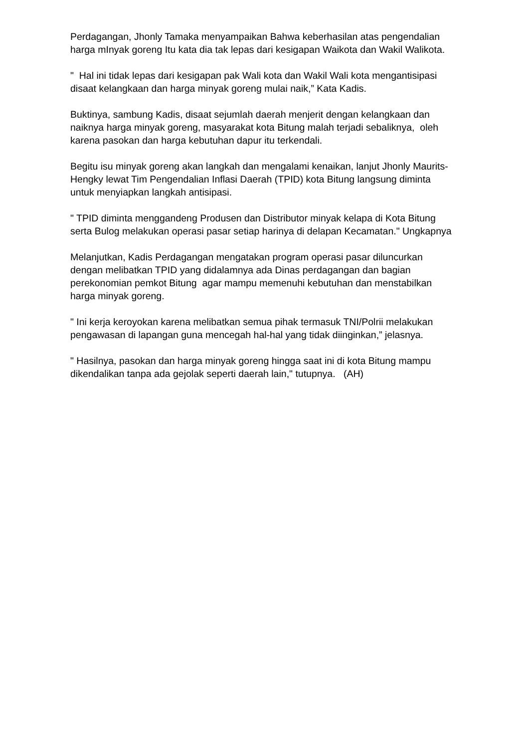Perdagangan, Jhonly Tamaka menyampaikan Bahwa keberhasilan atas pengendalian harga mInyak goreng Itu kata dia tak lepas dari kesigapan Waikota dan Wakil Walikota.
" Hal ini tidak lepas dari kesigapan pak Wali kota dan Wakil Wali kota mengantisipasi disaat kelangkaan dan harga minyak goreng mulai naik,” Kata Kadis.
Buktinya, sambung Kadis, disaat sejumlah daerah menjerit dengan kelangkaan dan naiknya harga minyak goreng, masyarakat kota Bitung malah terjadi sebaliknya, oleh karena pasokan dan harga kebutuhan dapur itu terkendali.
Begitu isu minyak goreng akan langkah dan mengalami kenaikan, lanjut Jhonly Maurits-Hengky lewat Tim Pengendalian Inflasi Daerah (TPID) kota Bitung langsung diminta untuk menyiapkan langkah antisipasi.
" TPID diminta menggandeng Produsen dan Distributor minyak kelapa di Kota Bitung serta Bulog melakukan operasi pasar setiap harinya di delapan Kecamatan." Ungkapnya
Melanjutkan, Kadis Perdagangan mengatakan program operasi pasar diluncurkan dengan melibatkan TPID yang didalamnya ada Dinas perdagangan dan bagian perekonomian pemkot Bitung agar mampu memenuhi kebutuhan dan menstabilkan harga minyak goreng.
" Ini kerja keroyokan karena melibatkan semua pihak termasuk TNI/Polrii melakukan pengawasan di lapangan guna mencegah hal-hal yang tidak diinginkan,” jelasnya.
" Hasilnya, pasokan dan harga minyak goreng hingga saat ini di kota Bitung mampu dikendalikan tanpa ada gejolak seperti daerah lain," tutupnya. (AH)